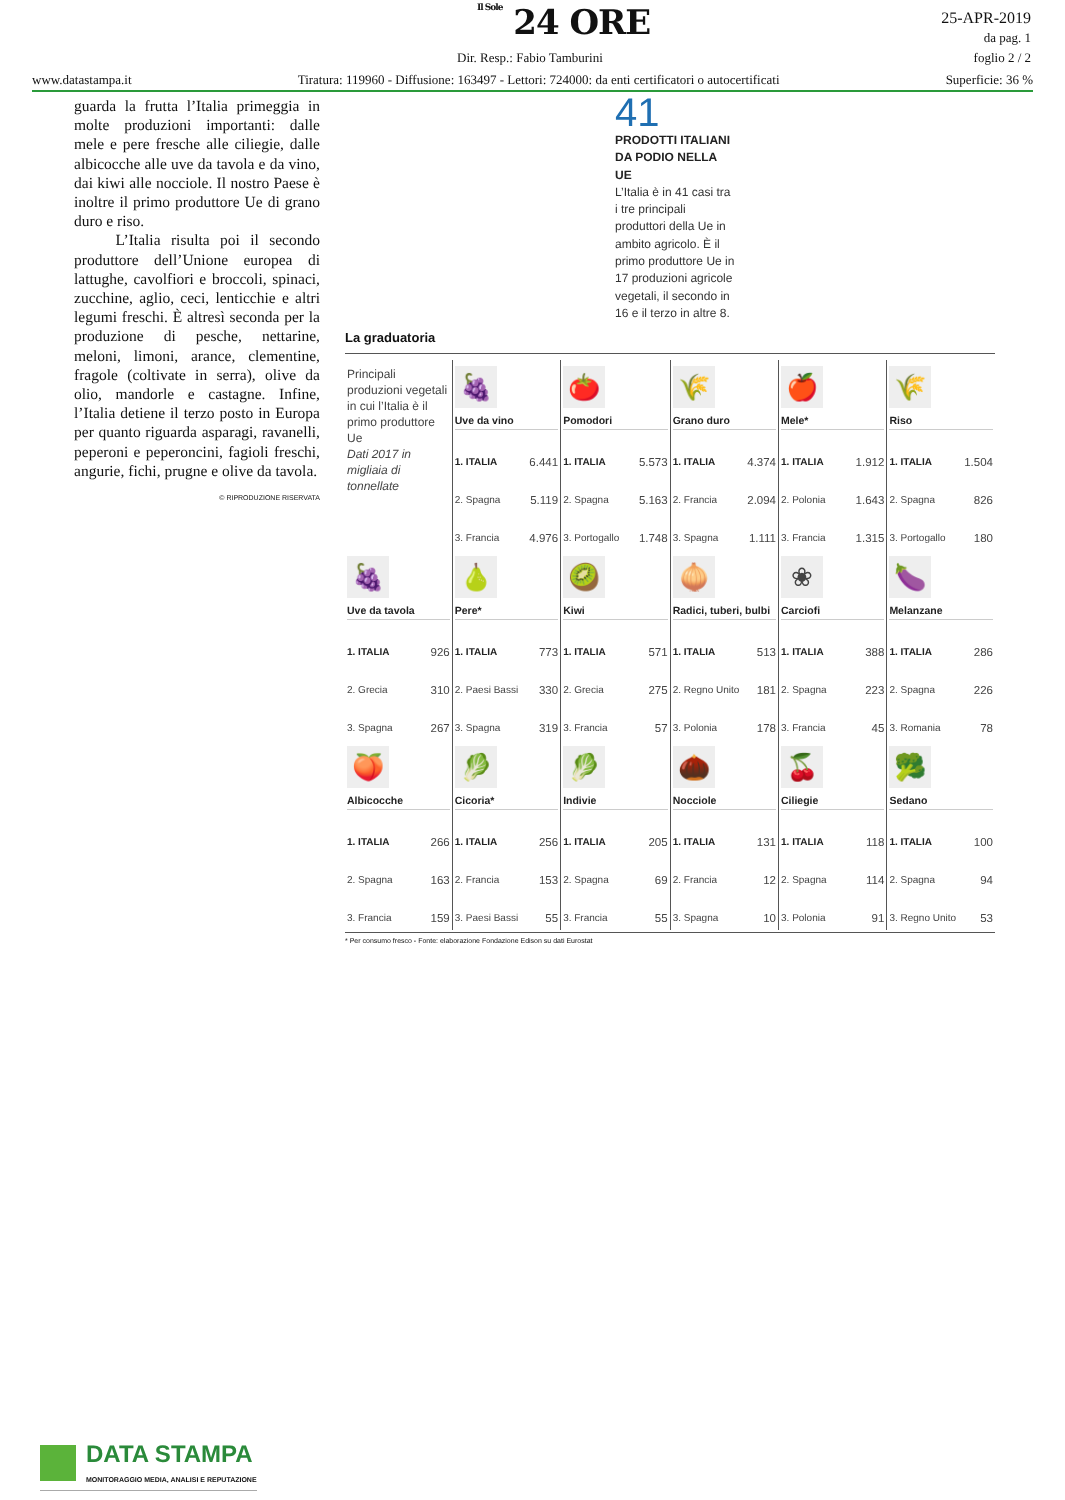Il Sole 24 ORE
25-APR-2019
da pag. 1
foglio 2 / 2
Dir. Resp.: Fabio Tamburini
www.datastampa.it Tiratura: 119960 - Diffusione: 163497 - Lettori: 724000: da enti certificatori o autocertificati Superficie: 36 %
guarda la frutta l’Italia primeggia in molte produzioni importanti: dalle mele e pere fresche alle ciliegie, dalle albicocche alle uve da tavola e da vino, dai kiwi alle nocciole. Il nostro Paese è inoltre il primo produttore Ue di grano duro e riso.
L’Italia risulta poi il secondo produttore dell’Unione europea di lattughe, cavolfiori e broccoli, spinaci, zucchine, aglio, ceci, lenticchie e altri legumi freschi. È altresì seconda per la produzione di pesche, nettarine, meloni, limoni, arance, clementine, fragole (coltivate in serra), olive da olio, mandorle e castagne. Infine, l’Italia detiene il terzo posto in Europa per quanto riguarda asparagi, ravanelli, peperoni e peperoncini, fagioli freschi, angurie, fichi, prugne e olive da tavola.
© RIPRODUZIONE RISERVATA
41
PRODOTTI ITALIANI DA PODIO NELLA UE
L’Italia è in 41 casi tra i tre principali produttori della Ue in ambito agricolo. È il primo produttore Ue in 17 produzioni agricole vegetali, il secondo in 16 e il terzo in altre 8.
La graduatoria
| Principali produzioni vegetali in cui l’Italia è il primo produttore Ue Dati 2017 in migliaia di tonnellate | 🍇 Uve da vino 1. ITALIA 6.441 2. Spagna 5.119 3. Francia 4.976 | 🍅 Pomodori 1. ITALIA 5.573 2. Spagna 5.163 3. Portogallo 1.748 | 🌾 Grano duro 1. ITALIA 4.374 2. Francia 2.094 3. Spagna 1.111 | 🍎 Mele* 1. ITALIA 1.912 2. Polonia 1.643 3. Francia 1.315 | 🌾 Riso 1. ITALIA 1.504 2. Spagna 826 3. Portogallo 180 |
| 🍇 Uve da tavola 1. ITALIA 926 2. Grecia 310 3. Spagna 267 | 🍐 Pere* 1. ITALIA 773 2. Paesi Bassi 330 3. Spagna 319 | 🥝 Kiwi 1. ITALIA 571 2. Grecia 275 3. Francia 57 | 🧅 Radici, tuberi, bulbi 1. ITALIA 513 2. Regno Unito 181 3. Polonia 178 | ❀ Carciofi 1. ITALIA 388 2. Spagna 223 3. Francia 45 | 🍆 Melanzane 1. ITALIA 286 2. Spagna 226 3. Romania 78 |
| 🍑 Albicocche 1. ITALIA 266 2. Spagna 163 3. Francia 159 | 🥬 Cicoria* 1. ITALIA 256 2. Francia 153 3. Paesi Bassi 55 | 🥬 Indivie 1. ITALIA 205 2. Spagna 69 3. Francia 55 | 🌰 Nocciole 1. ITALIA 131 2. Francia 12 3. Spagna 10 | 🍒 Ciliegie 1. ITALIA 118 2. Spagna 114 3. Polonia 91 | 🥦 Sedano 1. ITALIA 100 2. Spagna 94 3. Regno Unito 53 |
* Per consumo fresco - Fonte: elaborazione Fondazione Edison su dati Eurostat
DATA STAMPA
MONITORAGGIO MEDIA, ANALISI E REPUTAZIONE